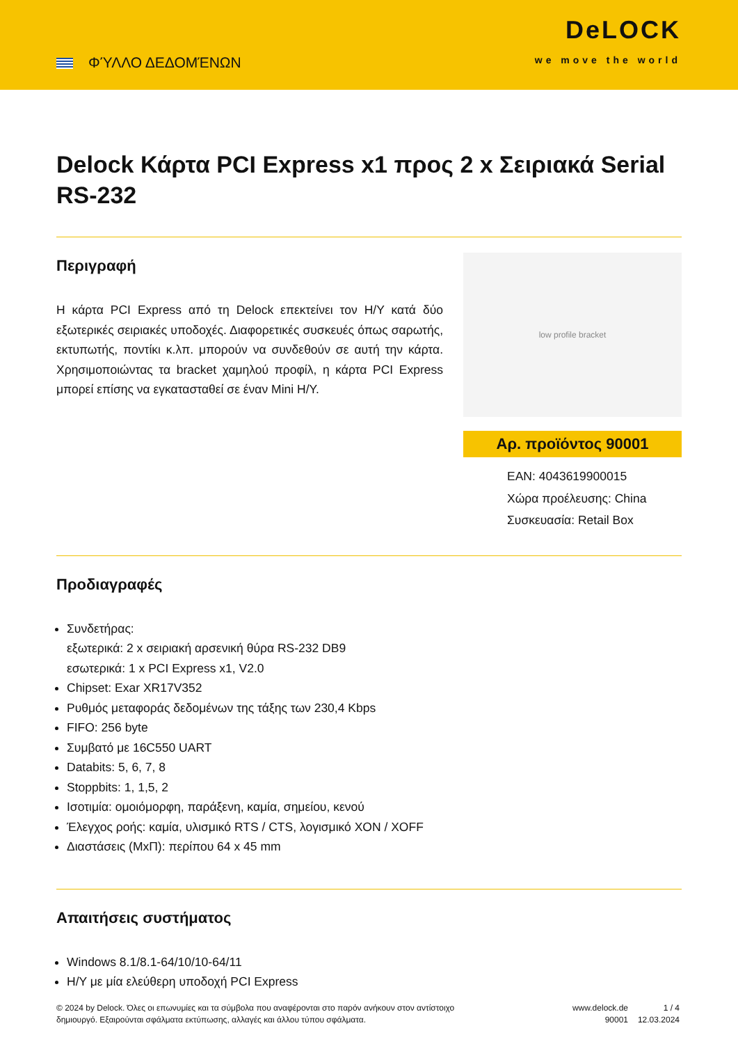ΦΎΛΛΟ ΔΕΔΟΜΈΝΩΝ
DeLOCK
we move the world
Delock Κάρτα PCI Express x1 προς 2 x Σειριακά Serial RS-232
Περιγραφή
Η κάρτα PCI Express από τη Delock επεκτείνει τον Η/Υ κατά δύο εξωτερικές σειριακές υποδοχές. Διαφορετικές συσκευές όπως σαρωτής, εκτυπωτής, ποντίκι κ.λπ. μπορούν να συνδεθούν σε αυτή την κάρτα. Χρησιμοποιώντας τα bracket χαμηλού προφίλ, η κάρτα PCI Express μπορεί επίσης να εγκατασταθεί σε έναν Mini Η/Υ.
low profile bracket
Αρ. προϊόντος 90001
EAN: 4043619900015
Χώρα προέλευσης: China
Συσκευασία: Retail Box
Προδιαγραφές
Συνδετήρας:
εξωτερικά: 2 x σειριακή αρσενική θύρα RS-232 DB9
εσωτερικά: 1 x PCI Express x1, V2.0
Chipset: Exar XR17V352
Ρυθμός μεταφοράς δεδομένων της τάξης των 230,4 Kbps
FIFO: 256 byte
Συμβατό με 16C550 UART
Databits: 5, 6, 7, 8
Stoppbits: 1, 1,5, 2
Ισοτιμία: ομοιόμορφη, παράξενη, καμία, σημείου, κενού
Έλεγχος ροής: καμία, υλισμικό RTS / CTS, λογισμικό XON / XOFF
Διαστάσεις (ΜxΠ): περίπου 64 x 45 mm
Απαιτήσεις συστήματος
Windows 8.1/8.1-64/10/10-64/11
Η/Υ με μία ελεύθερη υποδοχή PCI Express
© 2024 by Delock. Όλες οι επωνυμίες και τα σύμβολα που αναφέρονται στο παρόν ανήκουν στον αντίστοιχο δημιουργό. Εξαιρούνται σφάλματα εκτύπωσης, αλλαγές και άλλου τύπου σφάλματα.
www.delock.de
90001
1 / 4
12.03.2024